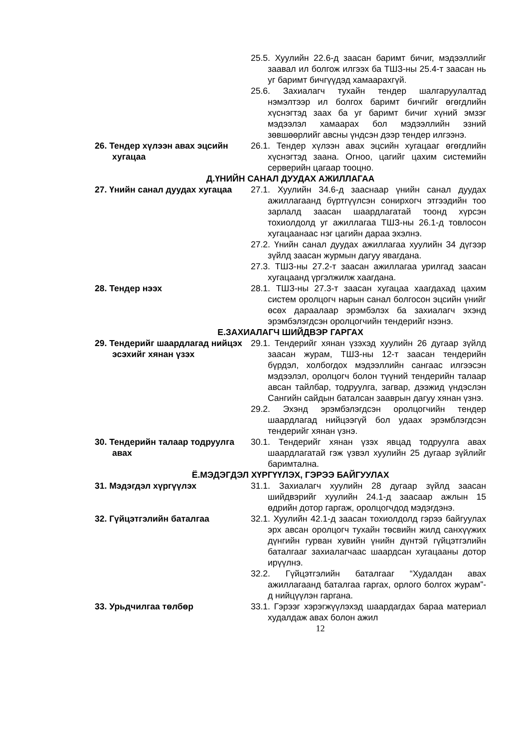25.5. Хуулийн 22.6-д заасан баримт бичиг, мэдээллийг заавал ил болгож илгээх ба ТШЗ-ны 25.4-т заасан нь уг баримт бичгүүдэд хамаарахгүй.
25.6. Захиалагч тухайн тендер шалгаруулалтад нэмэлтээр ил болгох баримт бичгийг өгөгдлийн хүснэгтэд заах ба уг баримт бичиг хүний эмзэг мэдээлэл хамаарах бол мэдээллийн эзний зөвшөөрлийг авсны үндсэн дээр тендер илгээнэ.
26. Тендер хүлээн авах эцсийн хугацаа
26.1. Тендер хүлээн авах эцсийн хугацааг өгөгдлийн хүснэгтэд заана. Огноо, цагийг цахим системийн серверийн цагаар тооцно.
Д.ҮНИЙН САНАЛ ДУУДАХ АЖИЛЛАГАА
27. Үнийн санал дуудах хугацаа
27.1. Хуулийн 34.6-д зааснаар үнийн санал дуудах ажиллагаанд бүртгүүлсэн сонирхогч этгээдийн тоо зарлалд заасан шаардлагатай тоонд хүрсэн тохиолдолд уг ажиллагаа ТШЗ-ны 26.1-д товлосон хугацаанаас нэг цагийн дараа эхэлнэ.
27.2. Үнийн санал дуудах ажиллагаа хуулийн 34 дүгээр зүйлд заасан журмын дагуу явагдана.
27.3. ТШЗ-ны 27.2-т заасан ажиллагаа урилгад заасан хугацаанд үргэлжилж хаагдана.
28. Тендер нээх 28.1. ТШЗ-ны 27.3-т заасан хугацаа хаагдахад цахим систем оролцогч нарын санал болгосон эцсийн үнийг өсөх дараалаар эрэмбэлэх ба захиалагч эхэнд эрэмбэлэгдсэн оролцогчийн тендерийг нээнэ.
Е.ЗАХИАЛАГЧ ШИЙДВЭР ГАРГАХ
29. Тендерийг шаардлагад нийцэх эсэхийг хянан үзэх
29.1. Тендерийг хянан үзэхэд хуулийн 26 дугаар зүйлд заасан журам, ТШЗ-ны 12-т заасан тендерийн бүрдэл, холбогдох мэдээллийн сангаас илгээсэн мэдээлэл, оролцогч болон түүний тендерийн талаар авсан тайлбар, тодруулга, загвар, дээжид үндэслэн Сангийн сайдын баталсан зааврын дагуу хянан үзнэ.
29.2. Эхэнд эрэмбэлэгдсэн оролцогчийн тендер шаардлагад нийцээгүй бол удаах эрэмблэгдсэн тендерийг хянан үзнэ.
30. Тендерийн талаар тодруулга авах
30.1. Тендерийг хянан үзэх явцад тодруулга авах шаардлагатай гэж үзвэл хуулийн 25 дугаар зүйлийг баримтална.
Ё.МЭДЭГДЭЛ ХҮРГҮҮЛЭХ, ГЭРЭЭ БАЙГУУЛАХ
31. Мэдэгдэл хүргүүлэх 31.1. Захиалагч хуулийн 28 дугаар зүйлд заасан шийдвэрийг хуулийн 24.1-д заасаар ажлын 15 өдрийн дотор гаргаж, оролцогчдод мэдэгдэнэ.
32. Гүйцэтгэлийн баталгаа 32.1. Хуулийн 42.1-д заасан тохиолдолд гэрээ байгуулах эрх авсан оролцогч тухайн төсвийн жилд санхүүжих дүнгийн гурван хувийн үнийн дүнтэй гүйцэтгэлийн баталгааг захиалагчаас шаардсан хугацааны дотор ирүүлнэ.
32.2. Гүйцэтгэлийн баталгааг “Худалдан авах ажиллагаанд баталгаа гаргах, орлого болгох журам”-д нийцүүлэн гаргана.
33. Урьдчилгаа төлбөр 33.1. Гэрээг хэрэгжүүлэхэд шаардагдах бараа материал худалдаж авах болон ажил
12